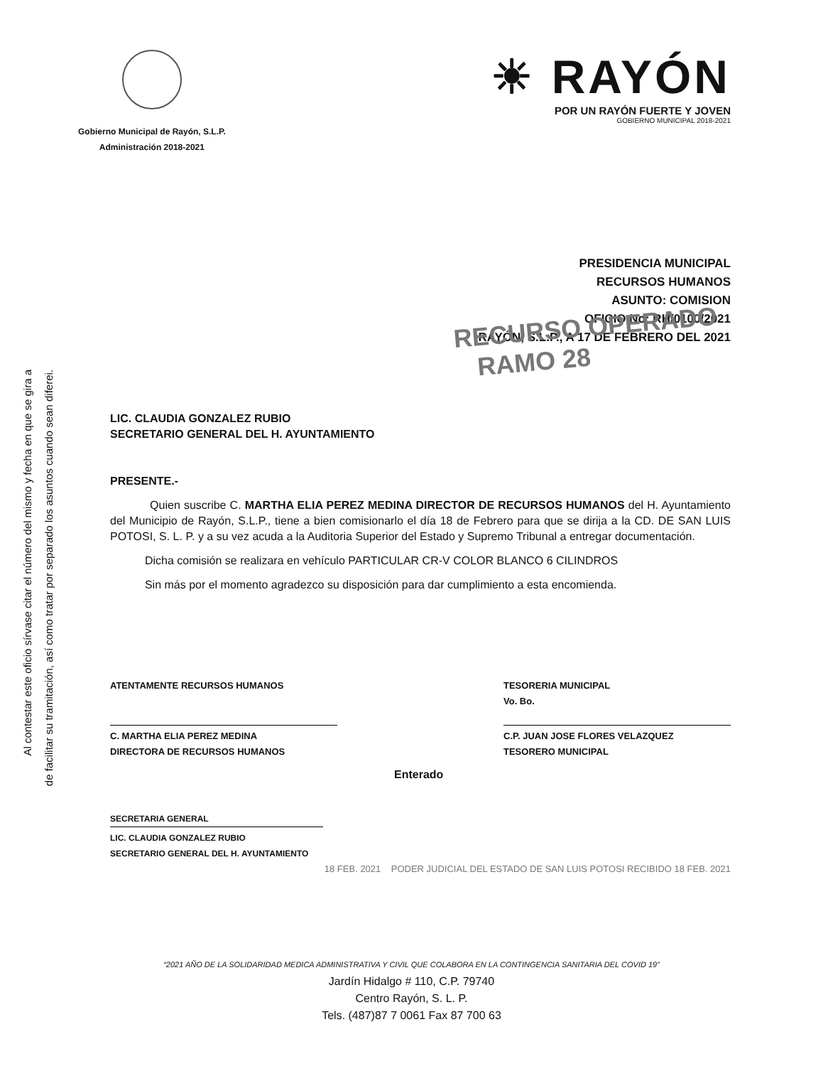Al contestar este oficio sírvase citar el número del mismo y fecha en que se gira a
de facilitar su tramitación, así como tratar por separado los asuntos cuando sean diferei.
Gobierno Municipal de Rayón, S.L.P.
Administración 2018-2021
☀ RAYÓN
POR UN RAYÓN FUERTE Y JOVEN
GOBIERNO MUNICIPAL 2018-2021
PRESIDENCIA MUNICIPAL
RECURSOS HUMANOS
ASUNTO: COMISION
OFICIO No: RH/0100/2021
RAYÓN, S.L.P., A 17 DE FEBRERO DEL 2021
RECURSO OPERADO
RAMO 28
LIC. CLAUDIA GONZALEZ RUBIO
SECRETARIO GENERAL DEL H. AYUNTAMIENTO
PRESENTE.-
Quien suscribe C. MARTHA ELIA PEREZ MEDINA DIRECTOR DE RECURSOS HUMANOS del H. Ayuntamiento del Municipio de Rayón, S.L.P., tiene a bien comisionarlo el día 18 de Febrero para que se dirija a la CD. DE SAN LUIS POTOSI, S. L. P. y a su vez acuda a la Auditoria Superior del Estado y Supremo Tribunal a entregar documentación.
Dicha comisión se realizara en vehículo PARTICULAR CR-V COLOR BLANCO 6 CILINDROS
Sin más por el momento agradezco su disposición para dar cumplimiento a esta encomienda.
ATENTAMENTE RECURSOS HUMANOS
C. MARTHA ELIA PEREZ MEDINA
DIRECTORA DE RECURSOS HUMANOS
TESORERIA MUNICIPAL
Vo. Bo.
C.P. JUAN JOSE FLORES VELAZQUEZ
TESORERO MUNICIPAL
Enterado
SECRETARIA GENERAL
LIC. CLAUDIA GONZALEZ RUBIO
SECRETARIO GENERAL DEL H. AYUNTAMIENTO
18 FEB. 2021 PODER JUDICIAL DEL ESTADO DE SAN LUIS POTOSI RECIBIDO 18 FEB. 2021
“2021 AÑO DE LA SOLIDARIDAD MEDICA ADMINISTRATIVA Y CIVIL QUE COLABORA EN LA CONTINGENCIA SANITARIA DEL COVID 19”
Jardín Hidalgo # 110, C.P. 79740
Centro Rayón, S. L. P.
Tels. (487)87 7 0061 Fax 87 700 63